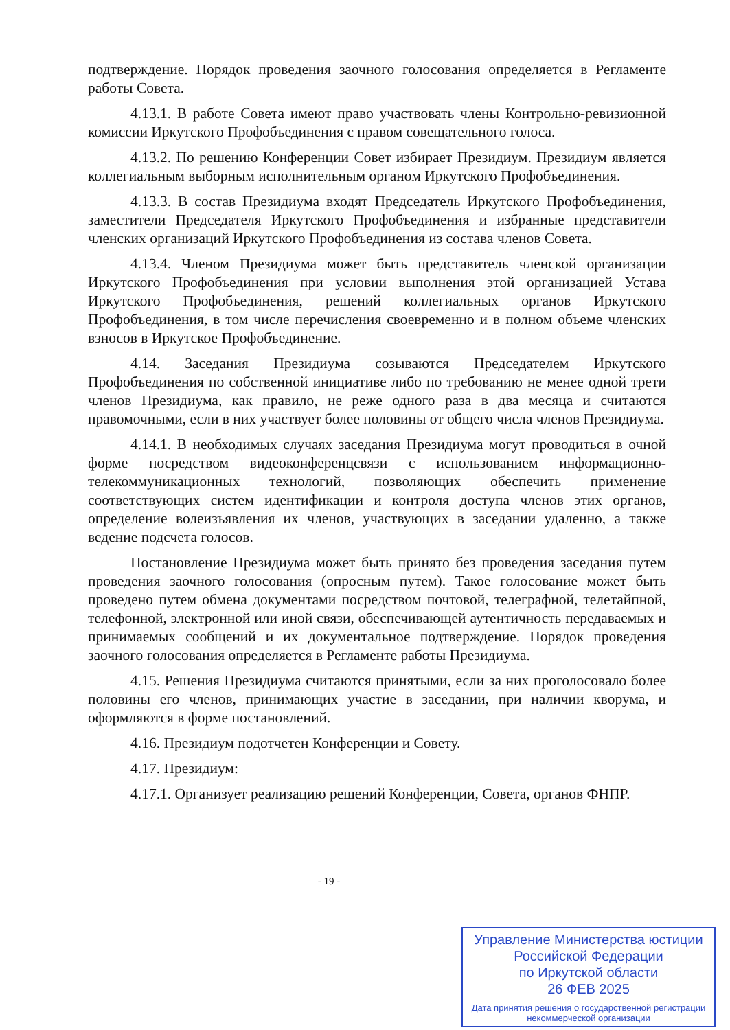подтверждение. Порядок проведения заочного голосования определяется в Регламенте работы Совета.
4.13.1. В работе Совета имеют право участвовать члены Контрольно-ревизионной комиссии Иркутского Профобъединения с правом совещательного голоса.
4.13.2. По решению Конференции Совет избирает Президиум. Президиум является коллегиальным выборным исполнительным органом Иркутского Профобъединения.
4.13.3. В состав Президиума входят Председатель Иркутского Профобъединения, заместители Председателя Иркутского Профобъединения и избранные представители членских организаций Иркутского Профобъединения из состава членов Совета.
4.13.4. Членом Президиума может быть представитель членской организации Иркутского Профобъединения при условии выполнения этой организацией Устава Иркутского Профобъединения, решений коллегиальных органов Иркутского Профобъединения, в том числе перечисления своевременно и в полном объеме членских взносов в Иркутское Профобъединение.
4.14. Заседания Президиума созываются Председателем Иркутского Профобъединения по собственной инициативе либо по требованию не менее одной трети членов Президиума, как правило, не реже одного раза в два месяца и считаются правомочными, если в них участвует более половины от общего числа членов Президиума.
4.14.1. В необходимых случаях заседания Президиума могут проводиться в очной форме посредством видеоконференцсвязи с использованием информационно-телекоммуникационных технологий, позволяющих обеспечить применение соответствующих систем идентификации и контроля доступа членов этих органов, определение волеизъявления их членов, участвующих в заседании удаленно, а также ведение подсчета голосов.
Постановление Президиума может быть принято без проведения заседания путем проведения заочного голосования (опросным путем). Такое голосование может быть проведено путем обмена документами посредством почтовой, телеграфной, телетайпной, телефонной, электронной или иной связи, обеспечивающей аутентичность передаваемых и принимаемых сообщений и их документальное подтверждение. Порядок проведения заочного голосования определяется в Регламенте работы Президиума.
4.15. Решения Президиума считаются принятыми, если за них проголосовало более половины его членов, принимающих участие в заседании, при наличии кворума, и оформляются в форме постановлений.
4.16. Президиум подотчетен Конференции и Совету.
4.17. Президиум:
4.17.1. Организует реализацию решений Конференции, Совета, органов ФНПР.
- 19 -
Управление Министерства юстиции
Российской Федерации
по Иркутской области
26 ФЕВ 2025
Дата принятия решения о государственной регистрации некоммерческой организации